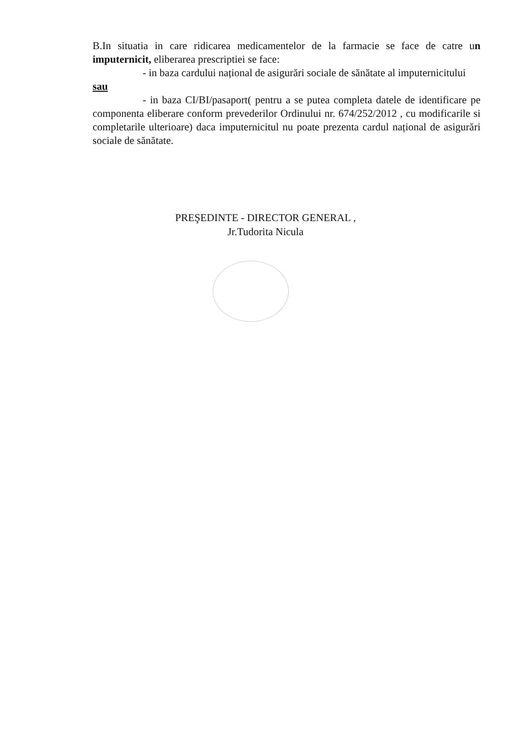B.In situatia in care ridicarea medicamentelor de la farmacie se face de catre un imputernicit, eliberarea prescriptiei se face:
- in baza cardului național de asigurări sociale de sănătate al imputernicitului
sau
- in baza CI/BI/pasaport( pentru a se putea completa datele de identificare pe componenta eliberare conform prevederilor Ordinului nr. 674/252/2012 , cu modificarile si completarile ulterioare) daca imputernicitul nu poate prezenta cardul național de asigurări sociale de sănătate.
PREŞEDINTE - DIRECTOR GENERAL ,
Jr.Tudorita Nicula